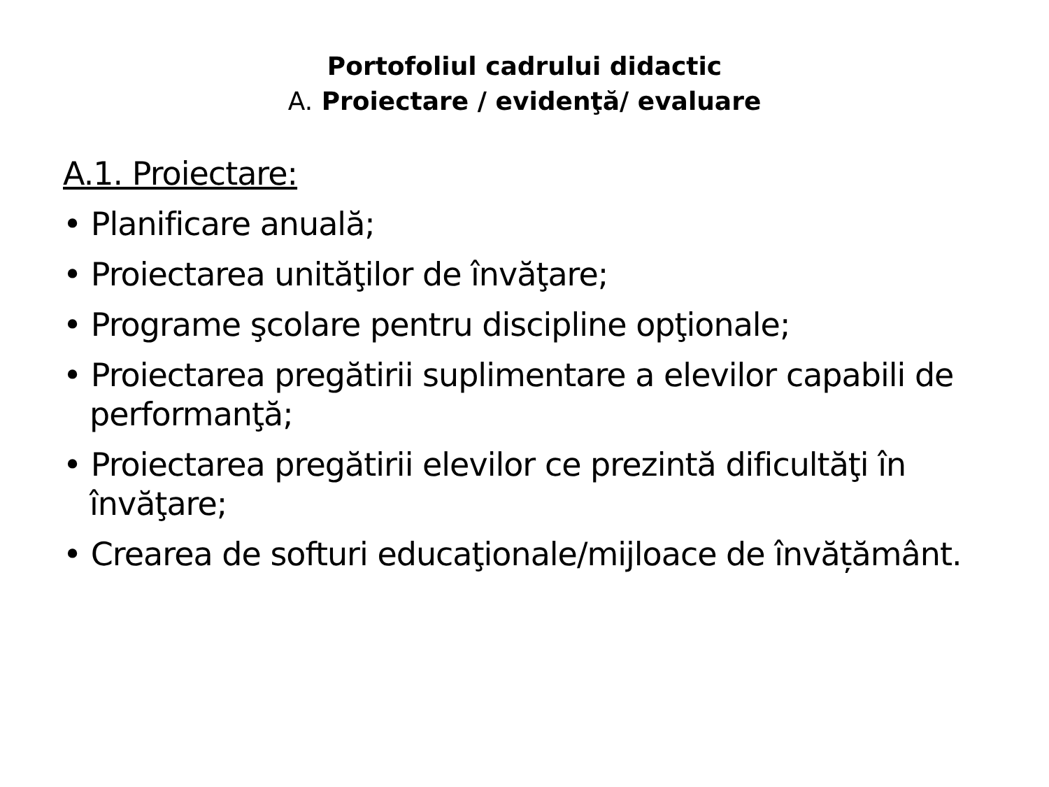Portofoliul cadrului didactic
A. Proiectare / evidenţă/ evaluare
A.1. Proiectare:
• Planificare anuală;
• Proiectarea unităţilor de învăţare;
• Programe şcolare pentru discipline opţionale;
• Proiectarea pregătirii suplimentare a elevilor capabili de performanţă;
• Proiectarea pregătirii elevilor ce prezintă dificultăţi în învăţare;
• Crearea de softuri educaţionale/mijloace de învățământ.